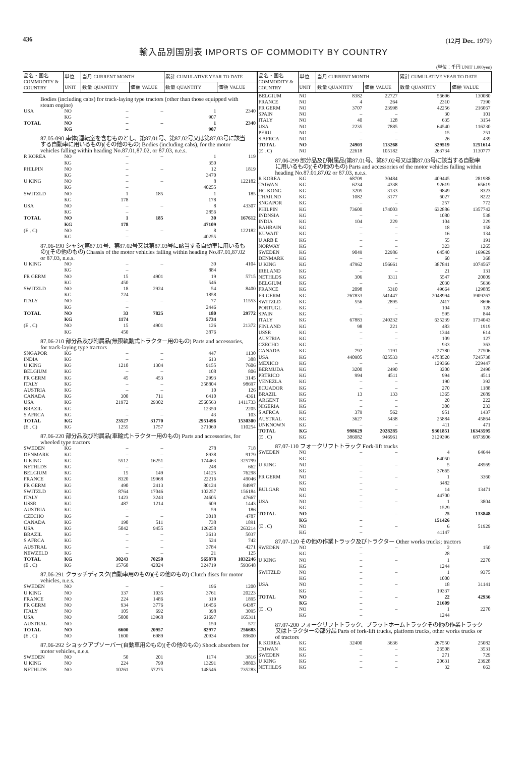436 (12月 Dec. 1979)
輸入品別国別表 IMPORTS OF COMMODITY BY COUNTRY
(単位：千円 UNIT 1.000yen)
| 品名・国名 COMMODITY & COUNTRY | 単位 | 当月 CURRENT MONTH | | 累計 CUMULATIVE YEAR TO DATE | |
| --- | --- | --- | --- | --- | --- |
| | UNIT | 数量 QUANTITY | 価額 VALUE | 数量 QUANTITY | 価額 VALUE |
| Bodies (including cabs) for track-laying type tractors (other than those equipped with steam engine) | | | | | |
| USA | NO | – | – | 1 | 2340 |
| | KG | – | | 907 | |
| TOTAL | NO | – | – | 1 | 2340 |
| | KG | – | | 907 | |
| 87.05-090 車体(運転室を含むものとし、第87.01号、第87.02号又は第87.03号に該当する自動車に用いるもの)(その他のもの) Bodies (including cabs), for the motor vehicles falling within heading No.87.01,87.02, or 87.03, n.e.s. | | | | | |
| R KOREA | NO | – | – | 1 | 119 |
| | KG | – | | 350 | |
| PHILPIN | NO | – | – | 12 | 1819 |
| | KG | – | | 3470 | |
| U KING | NO | – | – | 8 | 122182 |
| | KG | – | | 40255 | |
| SWITZLD | NO | 1 | 185 | 1 | 185 |
| | KG | 178 | | 178 | |
| USA | NO | – | – | 8 | 43307 |
| | KG | – | | 2856 | |
| TOTAL | NO | 1 | 185 | 30 | 167612 |
| | KG | 178 | | 47109 | |
| (E . C) | NO | – | – | 8 | 122182 |
| | KG | – | | 40255 | |
| 87.06-190 シャシ(第87.01号、第87.02号又は第87.03号に該当する自動車に用いるもの)(その他のもの) Chassis of the motor vehicles falling within heading No.87.01,87.02 or 87.03, n.e.s. | | | | | |
| U KING | NO | – | – | 30 | 4104 |
| | KG | – | | 884 | |
| FR GERM | NO | 15 | 4901 | 19 | 5715 |
| | KG | 450 | | 546 | |
| SWITZLD | NO | 18 | 2924 | 54 | 8400 |
| | KG | 724 | | 1858 | |
| ITALY | NO | – | – | 77 | 11553 |
| | KG | – | | 2446 | |
| TOTAL | NO | 33 | 7825 | 180 | 29772 |
| | KG | 1174 | | 5734 | |
| (E . C) | NO | 15 | 4901 | 126 | 21372 |
| | KG | 450 | | 3876 | |
| 87.06-210 部分品及び附属品(無限軌動式トラクター用のもの) Parts and accessories, for track-laying type tractors | | | | | |
| SNGAPOR | KG | – | – | 447 | 1130 |
| INDIA | KG | – | – | 613 | 388 |
| U KING | KG | 1210 | 1304 | 9155 | 7606 |
| BELGIUM | KG | – | – | 108 | 806 |
| FR GERM | KG | 45 | 453 | 2993 | 3145 |
| ITALY | KG | – | – | 358804 | 98697 |
| AUSTRIA | KG | – | – | 10 | 126 |
| CANADA | KG | 300 | 711 | 6410 | 4361 |
| USA | KG | 21972 | 29302 | 2560563 | 1411733 |
| BRAZIL | KG | – | – | 12350 | 2205 |
| S AFRCA | KG | – | – | 43 | 103 |
| TOTAL | KG | 23527 | 31770 | 2951496 | 1530300 |
| (E . C) | KG | 1255 | 1757 | 371060 | 110254 |
| 87.06-220 部分品及び附属品(車輪式トラクター用のもの) Parts and accessories, for wheeled type tractors | | | | | |
| SWEDEN | KG | – | – | 278 | 718 |
| DENMARK | KG | – | – | 8938 | 9179 |
| U KING | KG | 5512 | 16251 | 174463 | 325799 |
| NETHLDS | KG | – | – | 248 | 662 |
| BELGIUM | KG | 15 | 149 | 14125 | 76298 |
| FRANCE | KG | 8320 | 19968 | 22216 | 49046 |
| FR GERM | KG | 490 | 2413 | 80124 | 84997 |
| SWITZLD | KG | 8764 | 17046 | 102257 | 156184 |
| ITALY | KG | 1423 | 3243 | 24605 | 47667 |
| USSR | KG | 487 | 1214 | 609 | 1443 |
| AUSTRIA | KG | – | – | 59 | 186 |
| CZECHO | KG | – | – | 3018 | 4787 |
| CANADA | KG | 190 | 511 | 738 | 1891 |
| USA | KG | 5042 | 9455 | 126258 | 263214 |
| BRAZIL | KG | – | – | 3613 | 5037 |
| S AFRCA | KG | – | – | 524 | 742 |
| AUSTRAL | KG | – | – | 3784 | 4271 |
| NEWZELD | KG | – | – | 21 | 125 |
| TOTAL | KG | 30243 | 70250 | 565878 | 1032246 |
| (E . C) | KG | 15760 | 42024 | 324719 | 593648 |
| 87.06-291 クラッチディスク(自動車用のもの)(その他のもの) Clutch discs for motor vehicles, n.e.s. | | | | | |
| SWEDEN | NO | – | – | 196 | 1200 |
| U KING | NO | 337 | 1035 | 3761 | 20223 |
| FRANCE | NO | 224 | 1486 | 319 | 1895 |
| FR GERM | NO | 934 | 3776 | 16456 | 64387 |
| ITALY | NO | 105 | 692 | 398 | 3095 |
| USA | NO | 5000 | 13968 | 61697 | 165311 |
| AUSTRAL | NO | – | – | 150 | 572 |
| TOTAL | NO | 6600 | 20957 | 82977 | 256683 |
| (E . C) | NO | 1600 | 6989 | 20934 | 89600 |
| 87.06-292 ショックアブソーバー(自動車用のもの)(その他のもの) Shock absorbers for motor vehicles, n.e.s. | | | | | |
| SWEDEN | NO | 50 | 201 | 1174 | 3816 |
| U KING | NO | 224 | 790 | 13291 | 38803 |
| NETHLDS | NO | 10261 | 57275 | 148546 | 735283 |
| 品名・国名 COMMODITY & COUNTRY | 単位 | 当月 CURRENT MONTH | | 累計 CUMULATIVE YEAR TO DATE | |
| --- | --- | --- | --- | --- | --- |
| | UNIT | 数量 QUANTITY | 価額 VALUE | 数量 QUANTITY | 価額 VALUE |
| BELGIUM | NO | 8382 | 22727 | 56696 | 130080 |
| FRANCE | NO | 4 | 264 | 2310 | 7390 |
| FR GERM | NO | 3707 | 23998 | 42256 | 216067 |
| SPAIN | NO | – | – | 30 | 101 |
| ITALY | NO | 40 | 128 | 635 | 3154 |
| USA | NO | 2235 | 7885 | 64540 | 116230 |
| PERU | NO | – | – | 15 | 251 |
| S AFRCA | NO | – | – | 26 | 439 |
| TOTAL | NO | 24903 | 113268 | 329519 | 1251614 |
| (E . C) | NO | 22618 | 105182 | 263734 | 1130777 |
| 87.06-299 部分品及び附属品(第87.01号、第87.02号又は第87.03号に該当する自動車に用いるもの)(その他のもの) Parts and accessories of the motor vehicles falling within heading No.87.01,87.02 or 87.03, n.e.s. | | | | | |
| R KOREA | KG | 68709 | 30484 | 409445 | 281988 |
| TAIWAN | KG | 6234 | 4338 | 92619 | 65619 |
| HG KONG | KG | 3205 | 3133 | 9849 | 8323 |
| THAILND | KG | 1082 | 3177 | 6027 | 8222 |
| SNGAPOR | KG | – | – | 257 | 772 |
| PHILPIN | KG | 73600 | 174003 | 632886 | 1357742 |
| INDNSIA | KG | – | – | 1080 | 538 |
| INDIA | KG | 104 | 229 | 104 | 229 |
| BAHRAIN | KG | – | – | 18 | 158 |
| KUWAIT | KG | – | – | 16 | 134 |
| U ARB E | KG | – | – | 55 | 191 |
| NORWAY | KG | – | – | 323 | 1265 |
| SWEDEN | KG | 9049 | 22986 | 64540 | 169629 |
| DENMARK | KG | – | – | 60 | 368 |
| U KING | KG | 47962 | 156661 | 387841 | 1074567 |
| IRELAND | KG | – | – | 21 | 131 |
| NETHLDS | KG | 306 | 3311 | 5547 | 20009 |
| BELGIUM | KG | – | – | 2030 | 5636 |
| FRANCE | KG | 2098 | 5310 | 49664 | 129885 |
| FR GERM | KG | 267833 | 541447 | 2048994 | 3909267 |
| SWITZLD | KG | 556 | 2895 | 2417 | 8696 |
| PORTUGL | KG | – | – | 104 | 128 |
| SPAIN | KG | – | – | 595 | 844 |
| ITALY | KG | 67883 | 240232 | 635239 | 1734043 |
| FINLAND | KG | 98 | 221 | 483 | 1919 |
| USSR | KG | – | – | 1344 | 614 |
| AUSTRIA | KG | – | – | 109 | 127 |
| CZECHO | KG | – | – | 933 | 363 |
| CANADA | KG | 792 | 1191 | 27780 | 27506 |
| USA | KG | 440905 | 825533 | 4758520 | 7245738 |
| MEXICO | KG | – | – | 129366 | 229447 |
| BERMUDA | KG | 3200 | 2490 | 3200 | 2490 |
| PRTRICO | KG | 994 | 4511 | 994 | 4511 |
| VENEZLA | KG | – | – | 190 | 392 |
| ECUADOR | KG | – | – | 270 | 1188 |
| BRAZIL | KG | 13 | 133 | 1365 | 2689 |
| ARGENT | KG | – | – | 20 | 222 |
| NIGERIA | KG | – | – | 300 | 233 |
| S AFRCA | KG | 379 | 562 | 951 | 1437 |
| AUSTRAL | KG | 3627 | 5438 | 25884 | 45864 |
| UNKNOWN | KG | – | – | 411 | 471 |
| TOTAL | KG | 998629 | 2028285 | 9301851 | 16343595 |
| (E . C) | KG | 386082 | 946961 | 3129396 | 6873906 |
| 87.07-110 フォークリフトトラック Fork-lift trucks | | | | | |
| SWEDEN | NO | – | – | 4 | 64644 |
| | KG | – | | 64050 | |
| U KING | NO | – | – | 5 | 48569 |
| | KG | – | | 37665 | |
| FR GERM | NO | – | – | 1 | 3360 |
| | KG | – | | 3482 | |
| BULGAR | NO | – | – | 14 | 13471 |
| | KG | – | | 44700 | |
| USA | NO | – | – | 1 | 3804 |
| | KG | – | | 1529 | |
| TOTAL | NO | – | – | 25 | 133848 |
| | KG | – | | 151426 | |
| (E . C) | NO | – | – | 6 | 51929 |
| | KG | – | | 41147 | |
| 87.07-120 その他の作業トラック及びトラクター Other works trucks; tractors | | | | | |
| SWEDEN | NO | – | – | 2 | 150 |
| | KG | – | | 28 | |
| U KING | NO | – | – | 1 | 2270 |
| | KG | – | | 1244 | |
| SWITZLD | NO | – | – | 1 | 9375 |
| | KG | – | | 1000 | |
| USA | NO | – | – | 18 | 31141 |
| | KG | – | | 19337 | |
| TOTAL | NO | – | – | 22 | 42936 |
| | KG | – | | 21609 | |
| (E . C) | NO | – | – | 1 | 2270 |
| | KG | – | | 1244 | |
| 87.07-200 フォークリフトトラック、プラットホームトラックその他の作業トラック又はトラクターの部分品 Parts of fork-lift trucks, platform trucks, other works trucks or of tractors | | | | | |
| R KOREA | KG | 32400 | 3636 | 267550 | 25082 |
| TAIWAN | KG | – | – | 26508 | 3531 |
| SWEDEN | KG | – | – | 271 | 729 |
| U KING | KG | – | – | 20631 | 23928 |
| NETHLDS | KG | – | – | 32 | 663 |